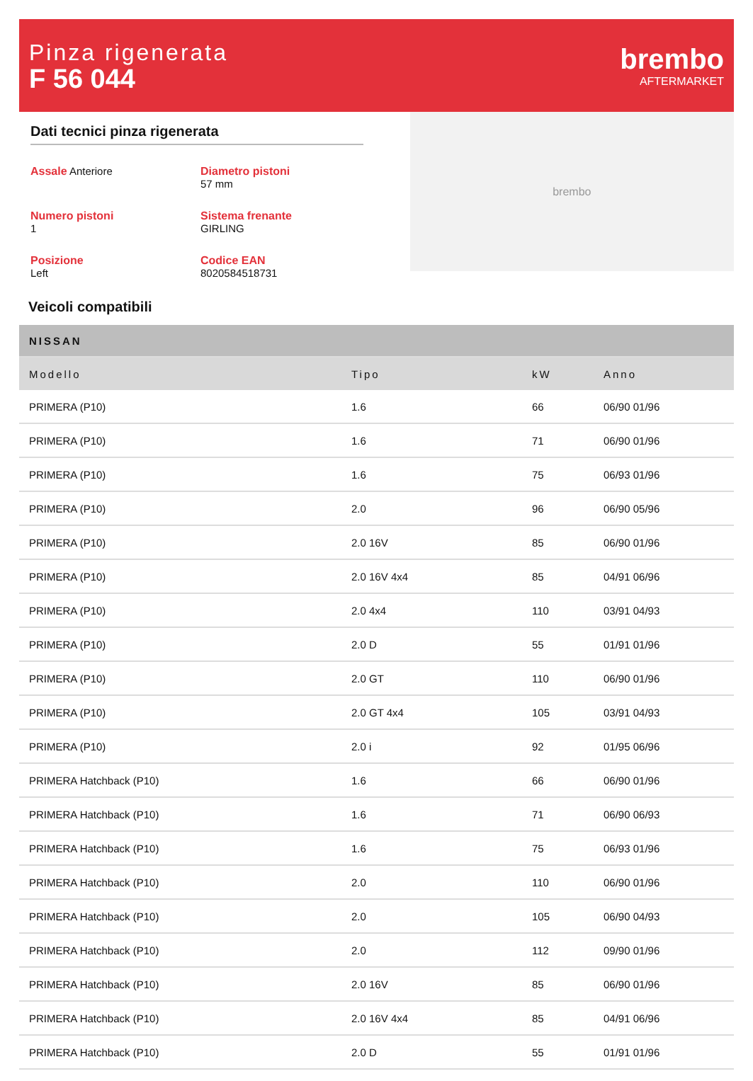Pinza rigenerata
F 56 044
brembo
AFTERMARKET
Dati tecnici pinza rigenerata
Assale Anteriore
Diametro pistoni
57 mm
Numero pistoni
1
Sistema frenante
GIRLING
Posizione
Left
Codice EAN
8020584518731
brembo
Veicoli compatibili
| NISSAN | | | |
| Modello | Tipo | kW | Anno |
| PRIMERA (P10) | 1.6 | 66 | 06/90 01/96 |
| PRIMERA (P10) | 1.6 | 71 | 06/90 01/96 |
| PRIMERA (P10) | 1.6 | 75 | 06/93 01/96 |
| PRIMERA (P10) | 2.0 | 96 | 06/90 05/96 |
| PRIMERA (P10) | 2.0 16V | 85 | 06/90 01/96 |
| PRIMERA (P10) | 2.0 16V 4x4 | 85 | 04/91 06/96 |
| PRIMERA (P10) | 2.0 4x4 | 110 | 03/91 04/93 |
| PRIMERA (P10) | 2.0 D | 55 | 01/91 01/96 |
| PRIMERA (P10) | 2.0 GT | 110 | 06/90 01/96 |
| PRIMERA (P10) | 2.0 GT 4x4 | 105 | 03/91 04/93 |
| PRIMERA (P10) | 2.0 i | 92 | 01/95 06/96 |
| PRIMERA Hatchback (P10) | 1.6 | 66 | 06/90 01/96 |
| PRIMERA Hatchback (P10) | 1.6 | 71 | 06/90 06/93 |
| PRIMERA Hatchback (P10) | 1.6 | 75 | 06/93 01/96 |
| PRIMERA Hatchback (P10) | 2.0 | 110 | 06/90 01/96 |
| PRIMERA Hatchback (P10) | 2.0 | 105 | 06/90 04/93 |
| PRIMERA Hatchback (P10) | 2.0 | 112 | 09/90 01/96 |
| PRIMERA Hatchback (P10) | 2.0 16V | 85 | 06/90 01/96 |
| PRIMERA Hatchback (P10) | 2.0 16V 4x4 | 85 | 04/91 06/96 |
| PRIMERA Hatchback (P10) | 2.0 D | 55 | 01/91 01/96 |